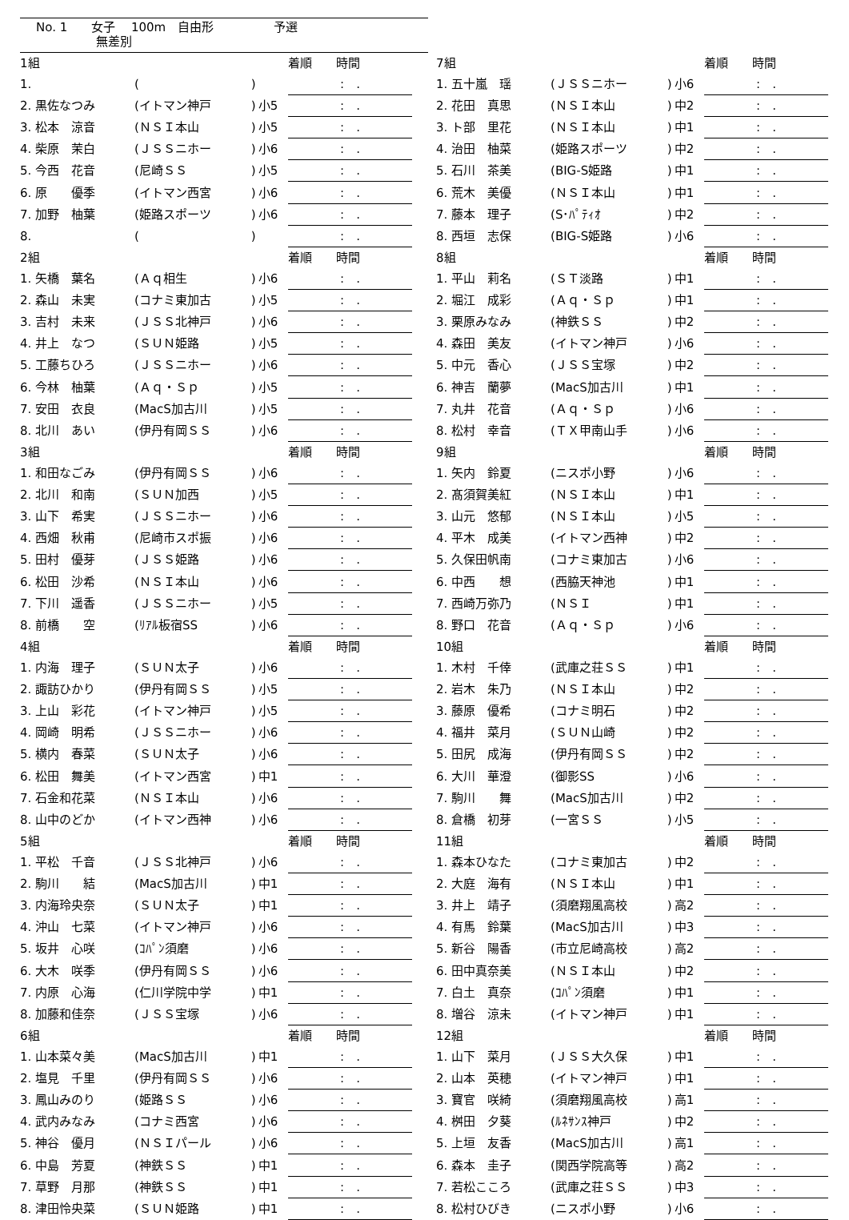No. 1　　女子　 100m　自由形　　　　　予選
　　　　　無差別
| 1組 | | | | 着順 時間 |
| 1. | ( | ) | | : . |
| 2. 黒佐なつみ | (イトマン神戸 | ) | 小5 | : . |
| 3. 松本 涼音 | (ＮＳＩ本山 | ) | 小5 | : . |
| 4. 柴原 茉白 | (ＪＳＳニホー | ) | 小6 | : . |
| 5. 今西 花音 | (尼崎ＳＳ | ) | 小5 | : . |
| 6. 原 優季 | (イトマン西宮 | ) | 小6 | : . |
| 7. 加野 柚葉 | (姫路スポーツ | ) | 小6 | : . |
| 8. | ( | ) | | : . |
| 7組 | | | | 着順 時間 |
| 1. 五十嵐 瑶 | (ＪＳＳニホー | ) | 小6 | : . |
| 2. 花田 真思 | (ＮＳＩ本山 | ) | 中2 | : . |
| 3. ト部 里花 | (ＮＳＩ本山 | ) | 中1 | : . |
| 4. 治田 柚菜 | (姫路スポーツ | ) | 中2 | : . |
| 5. 石川 茶美 | (BIG-S姫路 | ) | 中1 | : . |
| 6. 荒木 美優 | (ＮＳＩ本山 | ) | 中1 | : . |
| 7. 藤本 理子 | (S･ﾊﾟﾃｨｵ | ) | 中2 | : . |
| 8. 西垣 志保 | (BIG-S姫路 | ) | 小6 | : . |
| 2組 | | | | 着順 時間 |
| 1. 矢橋 葉名 | (Ａｑ相生 | ) | 小6 | : . |
| 2. 森山 未実 | (コナミ東加古 | ) | 小5 | : . |
| 3. 吉村 未来 | (ＪＳＳ北神戸 | ) | 小6 | : . |
| 4. 井上 なつ | (ＳＵＮ姫路 | ) | 小5 | : . |
| 5. 工藤ちひろ | (ＪＳＳニホー | ) | 小6 | : . |
| 6. 今林 柚葉 | (Ａｑ・Ｓｐ | ) | 小5 | : . |
| 7. 安田 衣良 | (MacS加古川 | ) | 小5 | : . |
| 8. 北川 あい | (伊丹有岡ＳＳ | ) | 小6 | : . |
| 8組 | | | | 着順 時間 |
| 1. 平山 莉名 | (ＳＴ淡路 | ) | 中1 | : . |
| 2. 堀江 成彩 | (Ａｑ・Ｓｐ | ) | 中1 | : . |
| 3. 栗原みなみ | (神鉄ＳＳ | ) | 中2 | : . |
| 4. 森田 美友 | (イトマン神戸 | ) | 小6 | : . |
| 5. 中元 香心 | (ＪＳＳ宝塚 | ) | 中2 | : . |
| 6. 神吉 蘭夢 | (MacS加古川 | ) | 中1 | : . |
| 7. 丸井 花音 | (Ａｑ・Ｓｐ | ) | 小6 | : . |
| 8. 松村 幸音 | (ＴＸ甲南山手 | ) | 小6 | : . |
| 3組 | | | | 着順 時間 |
| 1. 和田なごみ | (伊丹有岡ＳＳ | ) | 小6 | : . |
| 2. 北川 和南 | (ＳＵＮ加西 | ) | 小5 | : . |
| 3. 山下 希実 | (ＪＳＳニホー | ) | 小6 | : . |
| 4. 西畑 秋甫 | (尼崎市スポ振 | ) | 小6 | : . |
| 5. 田村 優芽 | (ＪＳＳ姫路 | ) | 小6 | : . |
| 6. 松田 沙希 | (ＮＳＩ本山 | ) | 小6 | : . |
| 7. 下川 遥香 | (ＪＳＳニホー | ) | 小5 | : . |
| 8. 前橋 空 | (ﾘｱﾙ板宿SS | ) | 小6 | : . |
| 9組 | | | | 着順 時間 |
| 1. 矢内 鈴夏 | (ニスポ小野 | ) | 小6 | : . |
| 2. 髙須賀美紅 | (ＮＳＩ本山 | ) | 中1 | : . |
| 3. 山元 悠郁 | (ＮＳＩ本山 | ) | 小5 | : . |
| 4. 平木 成美 | (イトマン西神 | ) | 中2 | : . |
| 5. 久保田帆南 | (コナミ東加古 | ) | 小6 | : . |
| 6. 中西 想 | (西脇天神池 | ) | 中1 | : . |
| 7. 西崎万弥乃 | (ＮＳＩ | ) | 中1 | : . |
| 8. 野口 花音 | (Ａｑ・Ｓｐ | ) | 小6 | : . |
| 4組 | | | | 着順 時間 |
| 1. 内海 理子 | (ＳＵＮ太子 | ) | 小6 | : . |
| 2. 諏訪ひかり | (伊丹有岡ＳＳ | ) | 小5 | : . |
| 3. 上山 彩花 | (イトマン神戸 | ) | 小5 | : . |
| 4. 岡崎 明希 | (ＪＳＳニホー | ) | 小6 | : . |
| 5. 横内 春菜 | (ＳＵＮ太子 | ) | 小6 | : . |
| 6. 松田 舞美 | (イトマン西宮 | ) | 中1 | : . |
| 7. 石金和花菜 | (ＮＳＩ本山 | ) | 小6 | : . |
| 8. 山中のどか | (イトマン西神 | ) | 小6 | : . |
| 10組 | | | | 着順 時間 |
| 1. 木村 千倖 | (武庫之荘ＳＳ | ) | 中1 | : . |
| 2. 岩木 朱乃 | (ＮＳＩ本山 | ) | 中2 | : . |
| 3. 藤原 優希 | (コナミ明石 | ) | 中2 | : . |
| 4. 福井 菜月 | (ＳＵＮ山崎 | ) | 中2 | : . |
| 5. 田尻 成海 | (伊丹有岡ＳＳ | ) | 中2 | : . |
| 6. 大川 華澄 | (御影SS | ) | 小6 | : . |
| 7. 駒川 舞 | (MacS加古川 | ) | 中2 | : . |
| 8. 倉橋 初芽 | (一宮ＳＳ | ) | 小5 | : . |
| 5組 | | | | 着順 時間 |
| 1. 平松 千音 | (ＪＳＳ北神戸 | ) | 小6 | : . |
| 2. 駒川 結 | (MacS加古川 | ) | 中1 | : . |
| 3. 内海玲央奈 | (ＳＵＮ太子 | ) | 中1 | : . |
| 4. 沖山 七菜 | (イトマン神戸 | ) | 小6 | : . |
| 5. 坂井 心咲 | (ｺﾊﾟﾝ須磨 | ) | 小6 | : . |
| 6. 大木 咲季 | (伊丹有岡ＳＳ | ) | 小6 | : . |
| 7. 内原 心海 | (仁川学院中学 | ) | 中1 | : . |
| 8. 加藤和佳奈 | (ＪＳＳ宝塚 | ) | 小6 | : . |
| 11組 | | | | 着順 時間 |
| 1. 森本ひなた | (コナミ東加古 | ) | 中2 | : . |
| 2. 大庭 海有 | (ＮＳＩ本山 | ) | 中1 | : . |
| 3. 井上 靖子 | (須磨翔風高校 | ) | 高2 | : . |
| 4. 有馬 鈴葉 | (MacS加古川 | ) | 中3 | : . |
| 5. 新谷 陽香 | (市立尼崎高校 | ) | 高2 | : . |
| 6. 田中真奈美 | (ＮＳＩ本山 | ) | 中2 | : . |
| 7. 白土 真奈 | (ｺﾊﾟﾝ須磨 | ) | 中1 | : . |
| 8. 増谷 涼未 | (イトマン神戸 | ) | 中1 | : . |
| 6組 | | | | 着順 時間 |
| 1. 山本菜々美 | (MacS加古川 | ) | 中1 | : . |
| 2. 塩見 千里 | (伊丹有岡ＳＳ | ) | 小6 | : . |
| 3. 鳳山みのり | (姫路ＳＳ | ) | 小6 | : . |
| 4. 武内みなみ | (コナミ西宮 | ) | 小6 | : . |
| 5. 神谷 優月 | (ＮＳＩパール | ) | 小6 | : . |
| 6. 中島 芳夏 | (神鉄ＳＳ | ) | 中1 | : . |
| 7. 草野 月那 | (神鉄ＳＳ | ) | 中1 | : . |
| 8. 津田怜央菜 | (ＳＵＮ姫路 | ) | 中1 | : . |
| 12組 | | | | 着順 時間 |
| 1. 山下 菜月 | (ＪＳＳ大久保 | ) | 中1 | : . |
| 2. 山本 英穂 | (イトマン神戸 | ) | 中1 | : . |
| 3. 寶官 咲綺 | (須磨翔風高校 | ) | 高1 | : . |
| 4. 桝田 夕葵 | (ﾙﾈｻﾝｽ神戸 | ) | 中2 | : . |
| 5. 上垣 友香 | (MacS加古川 | ) | 高1 | : . |
| 6. 森本 圭子 | (関西学院高等 | ) | 高2 | : . |
| 7. 若松こころ | (武庫之荘ＳＳ | ) | 中3 | : . |
| 8. 松村ひびき | (ニスポ小野 | ) | 小6 | : . |